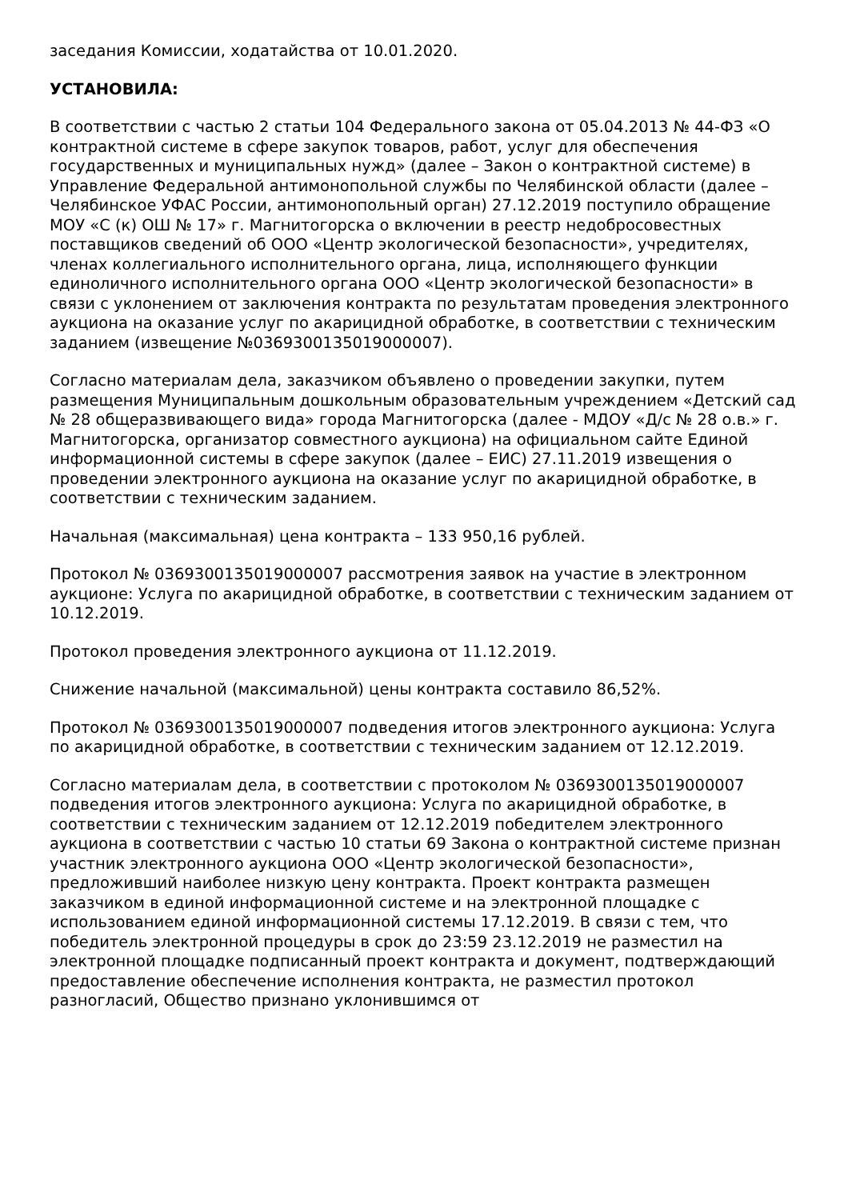заседания Комиссии, ходатайства от 10.01.2020.
УСТАНОВИЛА:
В соответствии с частью 2 статьи 104 Федерального закона от 05.04.2013 № 44-ФЗ «О контрактной системе в сфере закупок товаров, работ, услуг для обеспечения государственных и муниципальных нужд» (далее – Закон о контрактной системе) в Управление Федеральной антимонопольной службы по Челябинской области (далее – Челябинское УФАС России, антимонопольный орган) 27.12.2019 поступило обращение МОУ «С (к) ОШ № 17» г. Магнитогорска о включении в реестр недобросовестных поставщиков сведений об ООО «Центр экологической безопасности», учредителях, членах коллегиального исполнительного органа, лица, исполняющего функции единоличного исполнительного органа ООО «Центр экологической безопасности» в связи с уклонением от заключения контракта по результатам проведения электронного аукциона на оказание услуг по акарицидной обработке, в соответствии с техническим заданием (извещение №0369300135019000007).
Согласно материалам дела, заказчиком объявлено о проведении закупки, путем размещения Муниципальным дошкольным образовательным учреждением «Детский сад № 28 общеразвивающего вида» города Магнитогорска (далее - МДОУ «Д/с № 28 о.в.» г. Магнитогорска, организатор совместного аукциона) на официальном сайте Единой информационной системы в сфере закупок (далее – ЕИС) 27.11.2019 извещения о проведении электронного аукциона на оказание услуг по акарицидной обработке, в соответствии с техническим заданием.
Начальная (максимальная) цена контракта – 133 950,16 рублей.
Протокол № 0369300135019000007 рассмотрения заявок на участие в электронном аукционе: Услуга по акарицидной обработке, в соответствии с техническим заданием от 10.12.2019.
Протокол проведения электронного аукциона от 11.12.2019.
Снижение начальной (максимальной) цены контракта составило 86,52%.
Протокол № 0369300135019000007 подведения итогов электронного аукциона: Услуга по акарицидной обработке, в соответствии с техническим заданием от 12.12.2019.
Согласно материалам дела, в соответствии с протоколом № 0369300135019000007 подведения итогов электронного аукциона: Услуга по акарицидной обработке, в соответствии с техническим заданием от 12.12.2019 победителем электронного аукциона в соответствии с частью 10 статьи 69 Закона о контрактной системе признан участник электронного аукциона ООО «Центр экологической безопасности», предложивший наиболее низкую цену контракта. Проект контракта размещен заказчиком в единой информационной системе и на электронной площадке с использованием единой информационной системы 17.12.2019. В связи с тем, что победитель электронной процедуры в срок до 23:59 23.12.2019 не разместил на электронной площадке подписанный проект контракта и документ, подтверждающий предоставление обеспечение исполнения контракта, не разместил протокол разногласий, Общество признано уклонившимся от